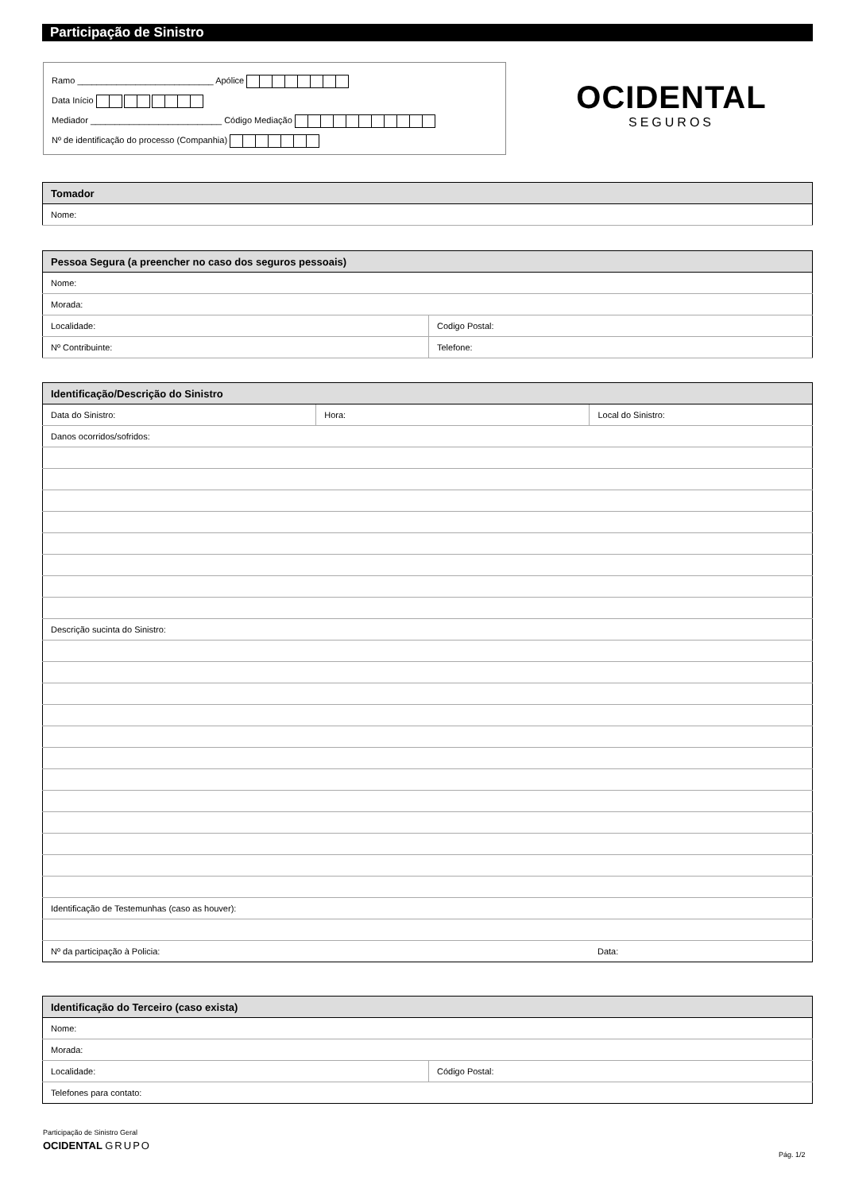Participação de Sinistro
Ramo ____________________________ Apólice
Data Início
Mediador ___________________________ Código Mediação
Nº de identificação do processo (Companhia)
OCIDENTAL
SEGUROS
| Tomador |
| --- |
| Nome: |
| Pessoa Segura (a preencher no caso dos seguros pessoais) | |
| --- | --- |
| Nome: | |
| Morada: | |
| Localidade: | Codigo Postal: |
| Nº Contribuinte: | Telefone: |
| Identificação/Descrição do Sinistro | | | |
| --- | --- | --- | --- |
| Data do Sinistro: | Hora: | Local do Sinistro: | |
| Danos ocorridos/sofridos: | | | |
| Descrição sucinta do Sinistro: | | | |
| Identificação de Testemunhas (caso as houver): | | | |
| Nº da participação à Policia: | | | Data: |
| Identificação do Terceiro (caso exista) | |
| --- | --- |
| Nome: | |
| Morada: | |
| Localidade: | Código Postal: |
| Telefones para contato: | |
Participação de Sinistro Geral
OCIDENTAL GRUPO
Pág. 1/2